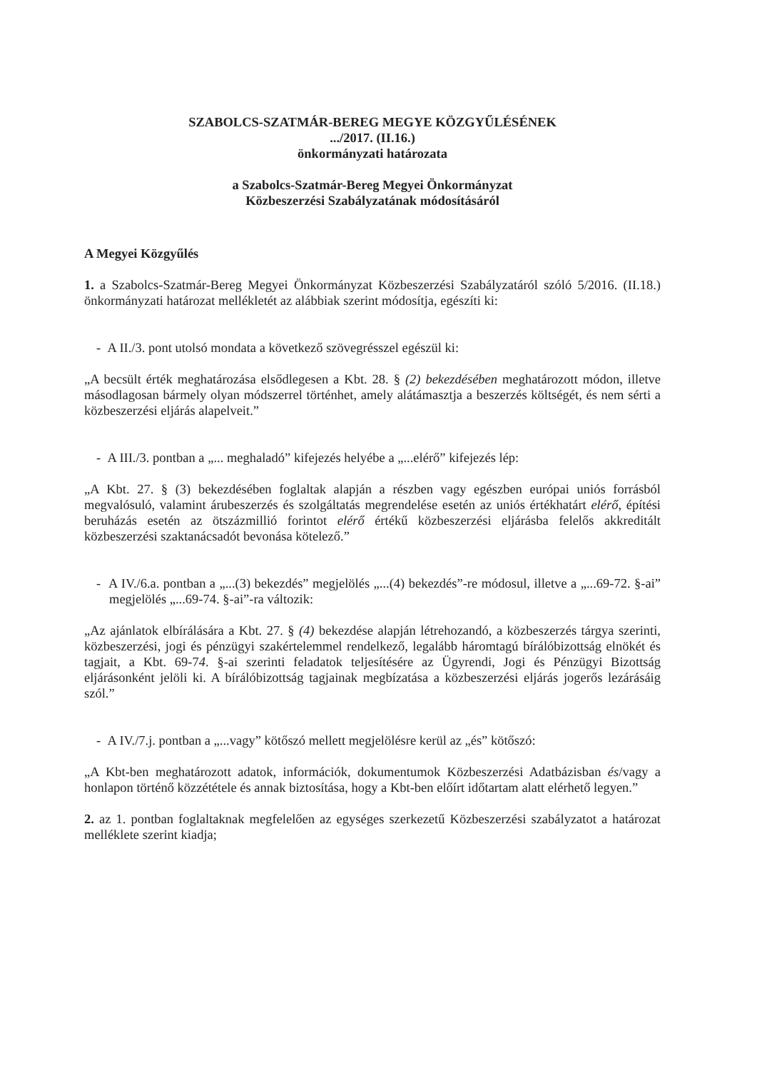SZABOLCS-SZATMÁR-BEREG MEGYE KÖZGYŰLÉSÉNEK
.../2017. (II.16.)
önkormányzati határozata
a Szabolcs-Szatmár-Bereg Megyei Önkormányzat
Közbeszerzési Szabályzatának módosításáról
A Megyei Közgyűlés
1. a Szabolcs-Szatmár-Bereg Megyei Önkormányzat Közbeszerzési Szabályzatáról szóló 5/2016. (II.18.) önkormányzati határozat mellékletét az alábbiak szerint módosítja, egészíti ki:
- A II./3. pont utolsó mondata a következő szövegrésszel egészül ki:
„A becsült érték meghatározása elsődlegesen a Kbt. 28. § (2) bekezdésében meghatározott módon, illetve másodlagosan bármely olyan módszerrel történhet, amely alátámasztja a beszerzés költségét, és nem sérti a közbeszerzési eljárás alapelveit.”
- A III./3. pontban a „... meghaladó” kifejezés helyébe a „...elérő” kifejezés lép:
„A Kbt. 27. § (3) bekezdésében foglaltak alapján a részben vagy egészben európai uniós forrásból megvalósuló, valamint árubeszerzés és szolgáltatás megrendelése esetén az uniós értékhatárt elérő, építési beruházás esetén az ötszázmillió forintot elérő értékű közbeszerzési eljárásba felelős akkreditált közbeszerzési szaktanácsadót bevonása kötelező.”
- A IV./6.a. pontban a „...(3) bekezdés” megjelölés „...(4) bekezdés”-re módosul, illetve a „...69-72. §-ai” megjelölés „...69-74. §-ai”-ra változik:
„Az ajánlatok elbírálására a Kbt. 27. § (4) bekezdése alapján létrehozandó, a közbeszerzés tárgya szerinti, közbeszerzési, jogi és pénzügyi szakértelemmel rendelkező, legalább háromtagú bírálóbizottság elnökét és tagjait, a Kbt. 69-74. §-ai szerinti feladatok teljesítésére az Ügyrendi, Jogi és Pénzügyi Bizottság eljárásonként jelöli ki. A bírálóbizottság tagjainak megbízatása a közbeszerzési eljárás jogerős lezárásáig szól.”
- A IV./7.j. pontban a „...vagy” kötőszó mellett megjelölésre kerül az „és” kötőszó:
„A Kbt-ben meghatározott adatok, információk, dokumentumok Közbeszerzési Adatbázisban és/vagy a honlapon történő közzététele és annak biztosítása, hogy a Kbt-ben előírt időtartam alatt elérhető legyen.”
2. az 1. pontban foglaltaknak megfelelően az egységes szerkezetű Közbeszerzési szabályzatot a határozat melléklete szerint kiadja;